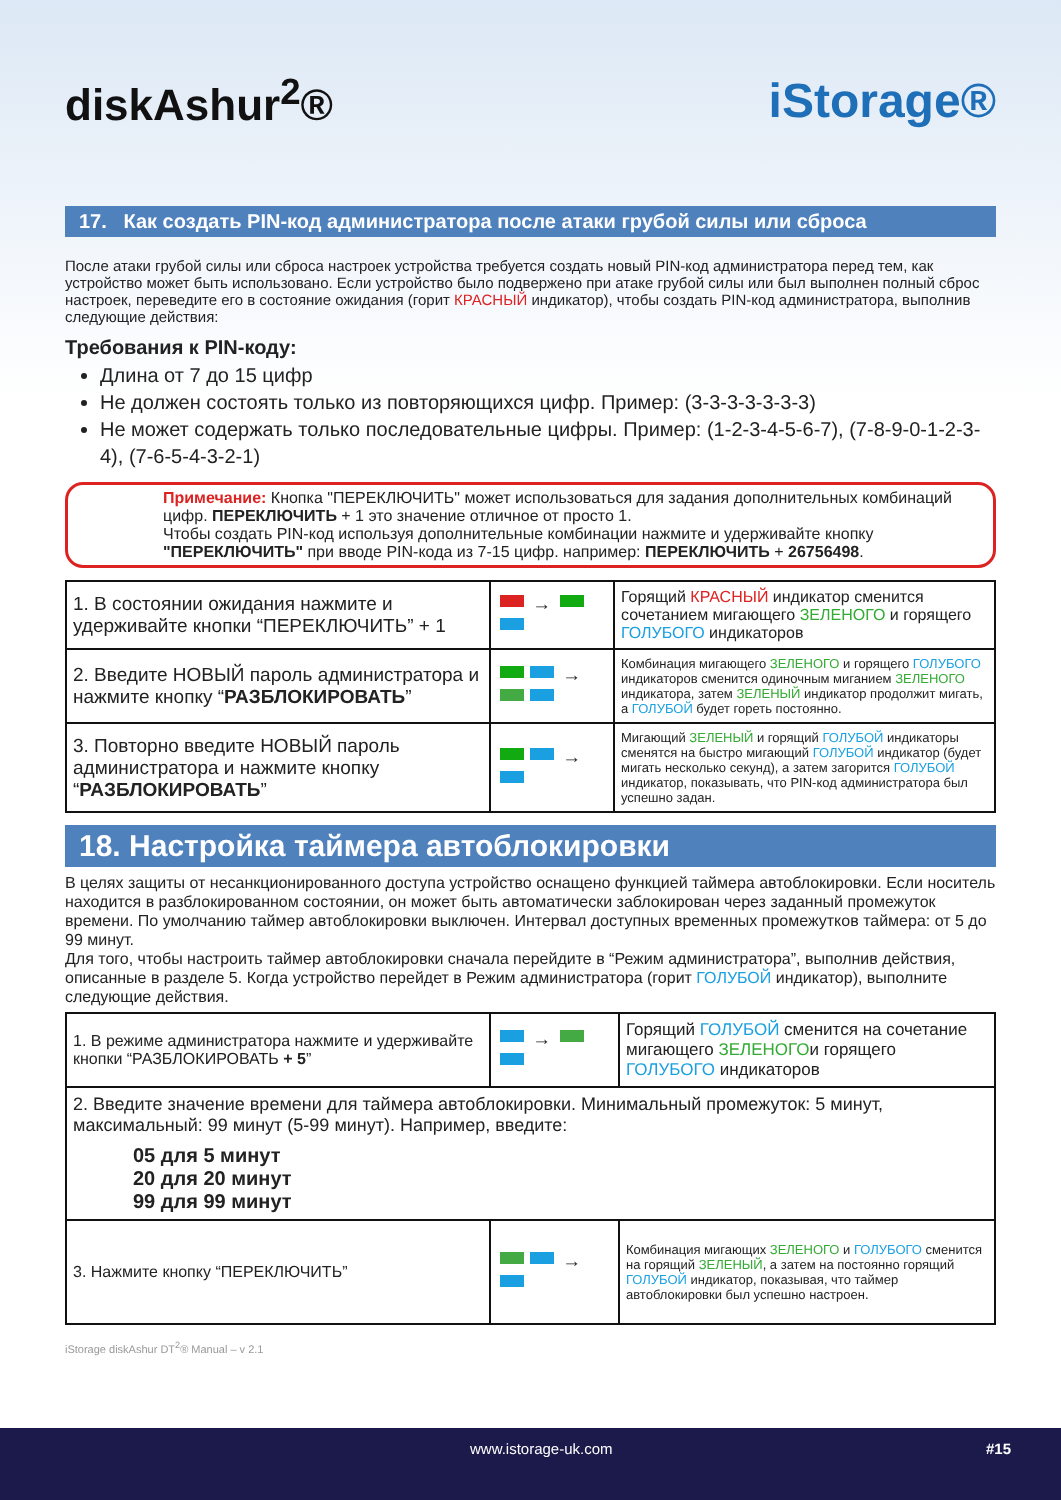diskAshur<sup>2</sup>® iStorage®
17. Как создать PIN-код администратора после атаки грубой силы или сброса
После атаки грубой силы или сброса настроек устройства требуется создать новый PIN-код администратора перед тем, как устройство может быть использовано. Если устройство было подвержено при атаке грубой силы или был выполнен полный сброс настроек, переведите его в состояние ожидания (горит КРАСНЫЙ индикатор), чтобы создать PIN-код администратора, выполнив следующие действия:
Требования к PIN-коду:
Длина от 7 до 15 цифр
Не должен состоять только из повторяющихся цифр. Пример: (3-3-3-3-3-3-3)
Не может содержать только последовательные цифры. Пример: (1-2-3-4-5-6-7), (7-8-9-0-1-2-3-4), (7-6-5-4-3-2-1)
Примечание: Кнопка "ПЕРЕКЛЮЧИТЬ" может использоваться для задания дополнительных комбинаций цифр. ПЕРЕКЛЮЧИТЬ + 1 это значение отличное от просто 1.
Чтобы создать PIN-код используя дополнительные комбинации нажмите и удерживайте кнопку "ПЕРЕКЛЮЧИТЬ" при вводе PIN-кода из 7-15 цифр. например: ПЕРЕКЛЮЧИТЬ + 26756498.
| 1. В состоянии ожидания нажмите и удерживайте кнопки “ПЕРЕКЛЮЧИТЬ” + 1 | → | Горящий КРАСНЫЙ индикатор сменится сочетанием мигающего ЗЕЛЕНОГО и горящего ГОЛУБОГО индикаторов |
| 2. Введите НОВЫЙ пароль администратора и нажмите кнопку “ РАЗБЛОКИРОВАТЬ ” | → | Комбинация мигающего ЗЕЛЕНОГО и горящего ГОЛУБОГО индикаторов сменится одиночным миганием ЗЕЛЕНОГО индикатора, затем ЗЕЛЕНЫЙ индикатор продолжит мигать, а ГОЛУБОЙ будет гореть постоянно. |
| 3. Повторно введите НОВЫЙ пароль администратора и нажмите кнопку “ РАЗБЛОКИРОВАТЬ ” | → | Мигающий ЗЕЛЕНЫЙ и горящий ГОЛУБОЙ индикаторы сменятся на быстро мигающий ГОЛУБОЙ индикатор (будет мигать несколько секунд), а затем загорится ГОЛУБОЙ индикатор, показывать, что PIN-код администратора был успешно задан. |
18. Настройка таймера автоблокировки
В целях защиты от несанкционированного доступа устройство оснащено функцией таймера автоблокировки. Если носитель находится в разблокированном состоянии, он может быть автоматически заблокирован через заданный промежуток времени. По умолчанию таймер автоблокировки выключен. Интервал доступных временных промежутков таймера: от 5 до 99 минут.
Для того, чтобы настроить таймер автоблокировки сначала перейдите в “Режим администратора”, выполнив действия, описанные в разделе 5. Когда устройство перейдет в Режим администратора (горит ГОЛУБОЙ индикатор), выполните следующие действия.
| 1. В режиме администратора нажмите и удерживайте кнопки “РАЗБЛОКИРОВАТЬ + 5 ” | → | Горящий ГОЛУБОЙ сменится на сочетание мигающего ЗЕЛЕНОГО и горящего ГОЛУБОГО индикаторов |
| 2. Введите значение времени для таймера автоблокировки. Минимальный промежуток: 5 минут, максимальный: 99 минут (5-99 минут). Например, введите: 05 для 5 минут 20 для 20 минут 99 для 99 минут | | |
| 3. Нажмите кнопку “ПЕРЕКЛЮЧИТЬ” | → | Комбинация мигающих ЗЕЛЕНОГО и ГОЛУБОГО сменится на горящий ЗЕЛЕНЫЙ , а затем на постоянно горящий ГОЛУБОЙ индикатор, показывая, что таймер автоблокировки был успешно настроен. |
iStorage diskAshur DT<sup>2</sup>® Manual – v 2.1
www.istorage-uk.com #15